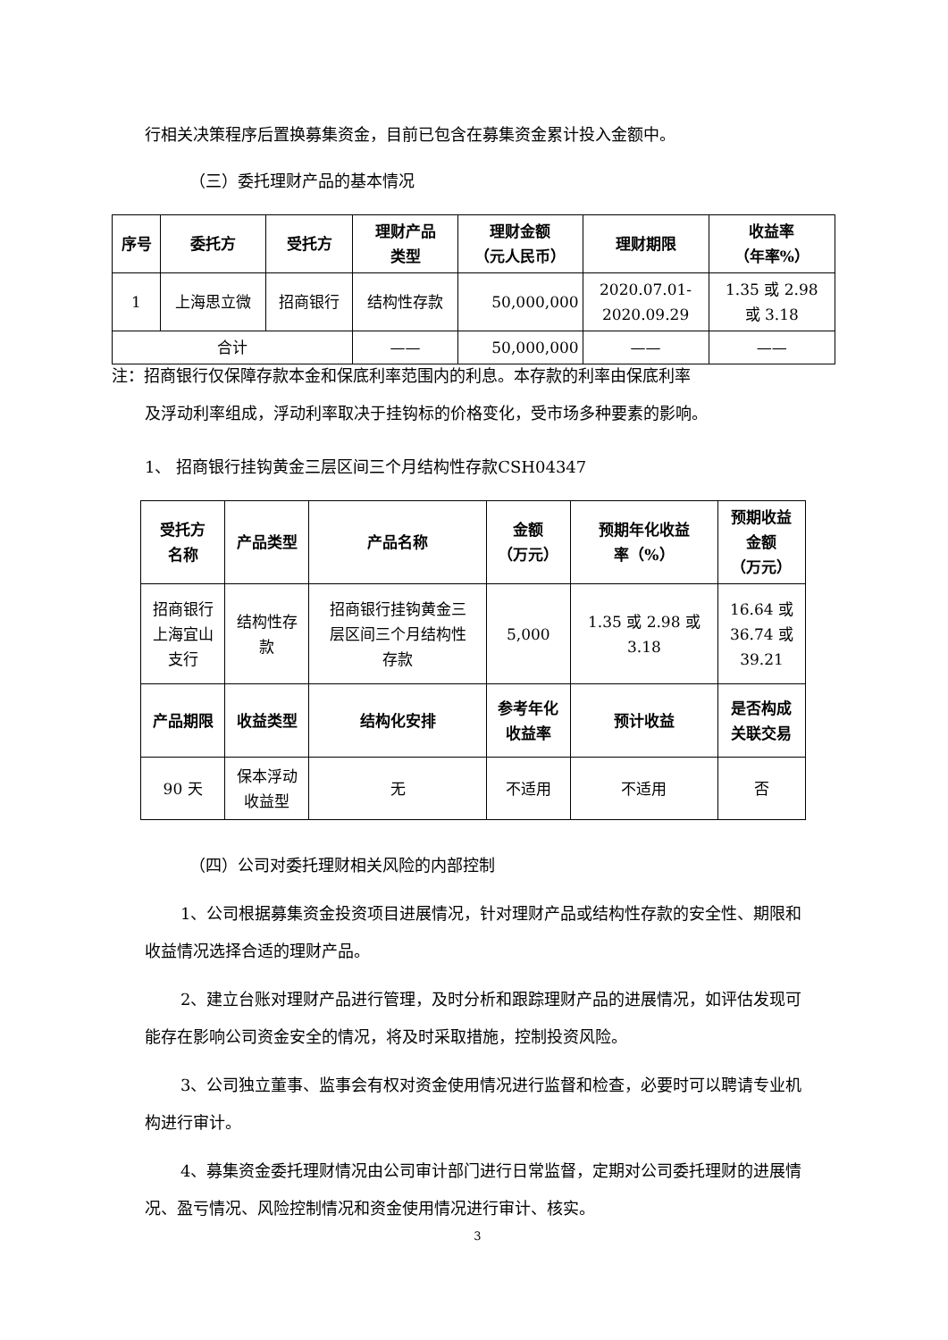行相关决策程序后置换募集资金，目前已包含在募集资金累计投入金额中。
（三）委托理财产品的基本情况
| 序号 | 委托方 | 受托方 | 理财产品 类型 | 理财金额 （元人民币） | 理财期限 | 收益率 （年率%） |
| --- | --- | --- | --- | --- | --- | --- |
| 1 | 上海思立微 | 招商银行 | 结构性存款 | 50,000,000 | 2020.07.01- 2020.09.29 | 1.35 或 2.98 或 3.18 |
| 合计 | | | —— | 50,000,000 | —— | —— |
注：招商银行仅保障存款本金和保底利率范围内的利息。本存款的利率由保底利率
及浮动利率组成，浮动利率取决于挂钩标的价格变化，受市场多种要素的影响。
1、 招商银行挂钩黄金三层区间三个月结构性存款CSH04347
| 受托方 名称 | 产品类型 | 产品名称 | 金额 （万元） | 预期年化收益 率（%） | 预期收益 金额 （万元） |
| --- | --- | --- | --- | --- | --- |
| 招商银行 上海宜山 支行 | 结构性存 款 | 招商银行挂钩黄金三 层区间三个月结构性 存款 | 5,000 | 1.35 或 2.98 或 3.18 | 16.64 或 36.74 或 39.21 |
| 产品期限 | 收益类型 | 结构化安排 | 参考年化 收益率 | 预计收益 | 是否构成 关联交易 |
| 90 天 | 保本浮动 收益型 | 无 | 不适用 | 不适用 | 否 |
（四）公司对委托理财相关风险的内部控制
1、公司根据募集资金投资项目进展情况，针对理财产品或结构性存款的安全性、期限和收益情况选择合适的理财产品。
2、建立台账对理财产品进行管理，及时分析和跟踪理财产品的进展情况，如评估发现可能存在影响公司资金安全的情况，将及时采取措施，控制投资风险。
3、公司独立董事、监事会有权对资金使用情况进行监督和检查，必要时可以聘请专业机构进行审计。
4、募集资金委托理财情况由公司审计部门进行日常监督，定期对公司委托理财的进展情况、盈亏情况、风险控制情况和资金使用情况进行审计、核实。
3